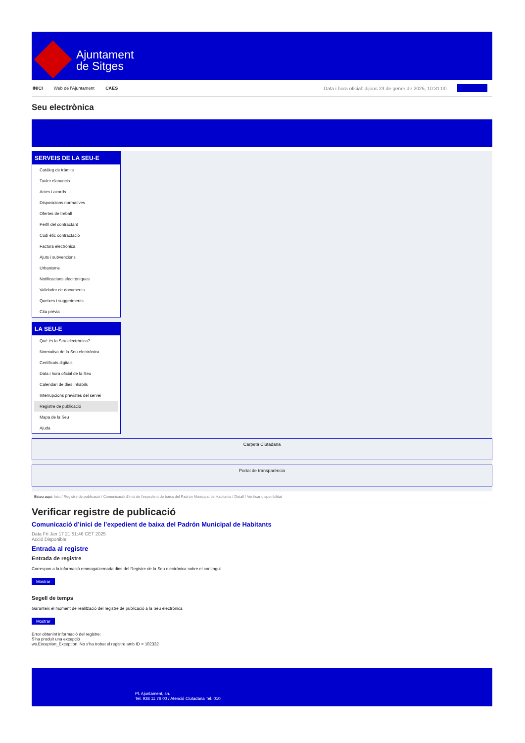Ajuntament
de Sitges
INICI Web de l'Ajuntament CAES Data i hora oficial: dijous 23 de gener de 2025, 10:31:00 Sincronitza
Seu electrònica
Obtenir còpia autèntica
SERVEIS DE LA SEU-E
Catàleg de tràmits
Tauler d'anuncis
Actes i acords
Disposicions normatives
Ofertes de treball
Perfil del contractant
Codi ètic contractació
Factura electrònica
Ajuts i subvencions
Urbanisme
Notificacions electròniques
Validador de documents
Queixes i suggeriments
Cita prèvia
LA SEU-E
Què és la Seu electrònica?
Normativa de la Seu electrònica
Certificats digitals
Data i hora oficial de la Seu
Calendari de dies inhàbils
Interrupcions previstes del servei
Registre de publicació
Mapa de la Seu
Ajuda
Carpeta Ciutadana
Portal de transparència
Esteu aquí: Inici / Registre de publicació / Comunicació d'inici de l'expedient de baixa del Padrón Municipal de Habitants / Detall / Verificar disponibilitat
Verificar registre de publicació
Comunicació d’inici de l’expedient de baixa del Padrón Municipal de Habitants
Data Fri Jan 17 21:51:46 CET 2025
Acció Disponible
Entrada al registre
Entrada de registre
Correspon a la informació emmagatzemada dins del Registre de la Seu electrònica sobre el contingut
Mostrar
Segell de temps
Garanteix el moment de realització del registre de publicació a la Seu electrònica
Mostrar
Error obtenint informació del registre:
S'ha produit una excepció
ws.Exception_Exception: No s'ha trobat el registre amb ID = 102332
Pl. Ajuntament, sn.
Tel. 938 11 76 00 / Atenció Ciutadana Tel. 010